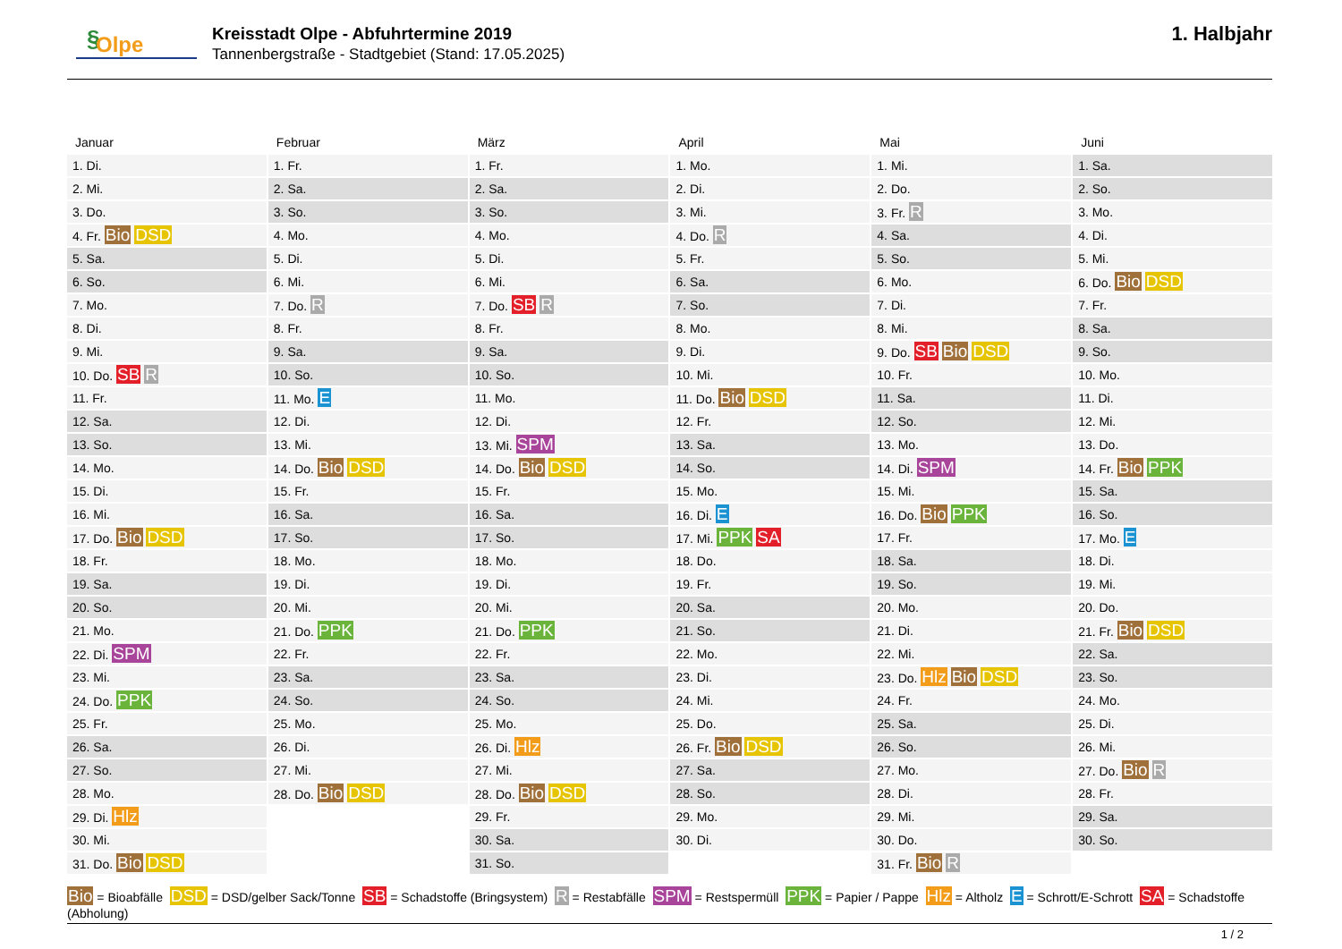§ Olpe
Kreisstadt Olpe - Abfuhrtermine 2019
Tannenbergstraße - Stadtgebiet (Stand: 17.05.2025)
1. Halbjahr
Januar
| 1. Di. |
| 2. Mi. |
| 3. Do. |
| 4. Fr. Bio DSD |
| 5. Sa. |
| 6. So. |
| 7. Mo. |
| 8. Di. |
| 9. Mi. |
| 10. Do. SB R |
| 11. Fr. |
| 12. Sa. |
| 13. So. |
| 14. Mo. |
| 15. Di. |
| 16. Mi. |
| 17. Do. Bio DSD |
| 18. Fr. |
| 19. Sa. |
| 20. So. |
| 21. Mo. |
| 22. Di. SPM |
| 23. Mi. |
| 24. Do. PPK |
| 25. Fr. |
| 26. Sa. |
| 27. So. |
| 28. Mo. |
| 29. Di. Hlz |
| 30. Mi. |
| 31. Do. Bio DSD |
Februar
| 1. Fr. |
| 2. Sa. |
| 3. So. |
| 4. Mo. |
| 5. Di. |
| 6. Mi. |
| 7. Do. R |
| 8. Fr. |
| 9. Sa. |
| 10. So. |
| 11. Mo. E |
| 12. Di. |
| 13. Mi. |
| 14. Do. Bio DSD |
| 15. Fr. |
| 16. Sa. |
| 17. So. |
| 18. Mo. |
| 19. Di. |
| 20. Mi. |
| 21. Do. PPK |
| 22. Fr. |
| 23. Sa. |
| 24. So. |
| 25. Mo. |
| 26. Di. |
| 27. Mi. |
| 28. Do. Bio DSD |
März
| 1. Fr. |
| 2. Sa. |
| 3. So. |
| 4. Mo. |
| 5. Di. |
| 6. Mi. |
| 7. Do. SB R |
| 8. Fr. |
| 9. Sa. |
| 10. So. |
| 11. Mo. |
| 12. Di. |
| 13. Mi. SPM |
| 14. Do. Bio DSD |
| 15. Fr. |
| 16. Sa. |
| 17. So. |
| 18. Mo. |
| 19. Di. |
| 20. Mi. |
| 21. Do. PPK |
| 22. Fr. |
| 23. Sa. |
| 24. So. |
| 25. Mo. |
| 26. Di. Hlz |
| 27. Mi. |
| 28. Do. Bio DSD |
| 29. Fr. |
| 30. Sa. |
| 31. So. |
April
| 1. Mo. |
| 2. Di. |
| 3. Mi. |
| 4. Do. R |
| 5. Fr. |
| 6. Sa. |
| 7. So. |
| 8. Mo. |
| 9. Di. |
| 10. Mi. |
| 11. Do. Bio DSD |
| 12. Fr. |
| 13. Sa. |
| 14. So. |
| 15. Mo. |
| 16. Di. E |
| 17. Mi. PPK SA |
| 18. Do. |
| 19. Fr. |
| 20. Sa. |
| 21. So. |
| 22. Mo. |
| 23. Di. |
| 24. Mi. |
| 25. Do. |
| 26. Fr. Bio DSD |
| 27. Sa. |
| 28. So. |
| 29. Mo. |
| 30. Di. |
Mai
| 1. Mi. |
| 2. Do. |
| 3. Fr. R |
| 4. Sa. |
| 5. So. |
| 6. Mo. |
| 7. Di. |
| 8. Mi. |
| 9. Do. SB Bio DSD |
| 10. Fr. |
| 11. Sa. |
| 12. So. |
| 13. Mo. |
| 14. Di. SPM |
| 15. Mi. |
| 16. Do. Bio PPK |
| 17. Fr. |
| 18. Sa. |
| 19. So. |
| 20. Mo. |
| 21. Di. |
| 22. Mi. |
| 23. Do. Hlz Bio DSD |
| 24. Fr. |
| 25. Sa. |
| 26. So. |
| 27. Mo. |
| 28. Di. |
| 29. Mi. |
| 30. Do. |
| 31. Fr. Bio R |
Juni
| 1. Sa. |
| 2. So. |
| 3. Mo. |
| 4. Di. |
| 5. Mi. |
| 6. Do. Bio DSD |
| 7. Fr. |
| 8. Sa. |
| 9. So. |
| 10. Mo. |
| 11. Di. |
| 12. Mi. |
| 13. Do. |
| 14. Fr. Bio PPK |
| 15. Sa. |
| 16. So. |
| 17. Mo. E |
| 18. Di. |
| 19. Mi. |
| 20. Do. |
| 21. Fr. Bio DSD |
| 22. Sa. |
| 23. So. |
| 24. Mo. |
| 25. Di. |
| 26. Mi. |
| 27. Do. Bio R |
| 28. Fr. |
| 29. Sa. |
| 30. So. |
Bio = Bioabfälle DSD = DSD/gelber Sack/Tonne SB = Schadstoffe (Bringsystem) R = Restabfälle SPM = Restspermüll PPK = Papier / Pappe Hlz = Altholz E = Schrott/E-Schrott SA = Schadstoffe (Abholung)
1 / 2